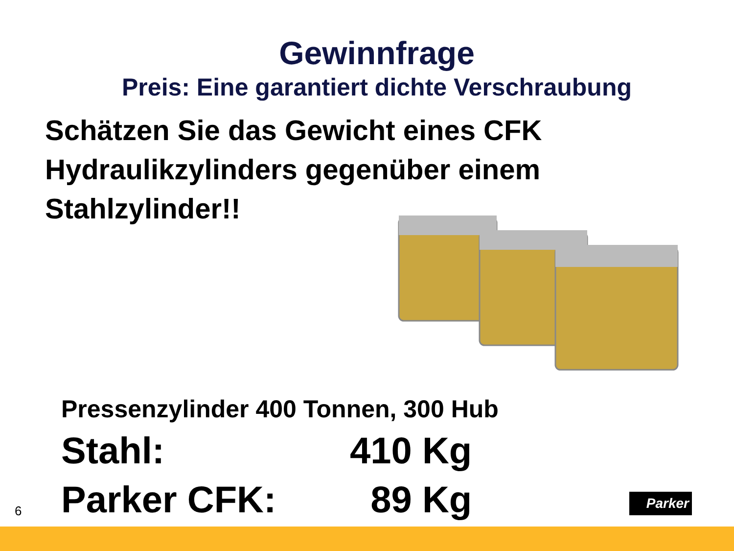Gewinnfrage
Preis: Eine garantiert dichte Verschraubung
Schätzen Sie das Gewicht eines CFK Hydraulikzylinders gegenüber einem Stahlzylinder!!
Pressenzylinder 400 Tonnen, 300 Hub
Stahl: 410 Kg
Parker CFK: 89 Kg
6
Parker